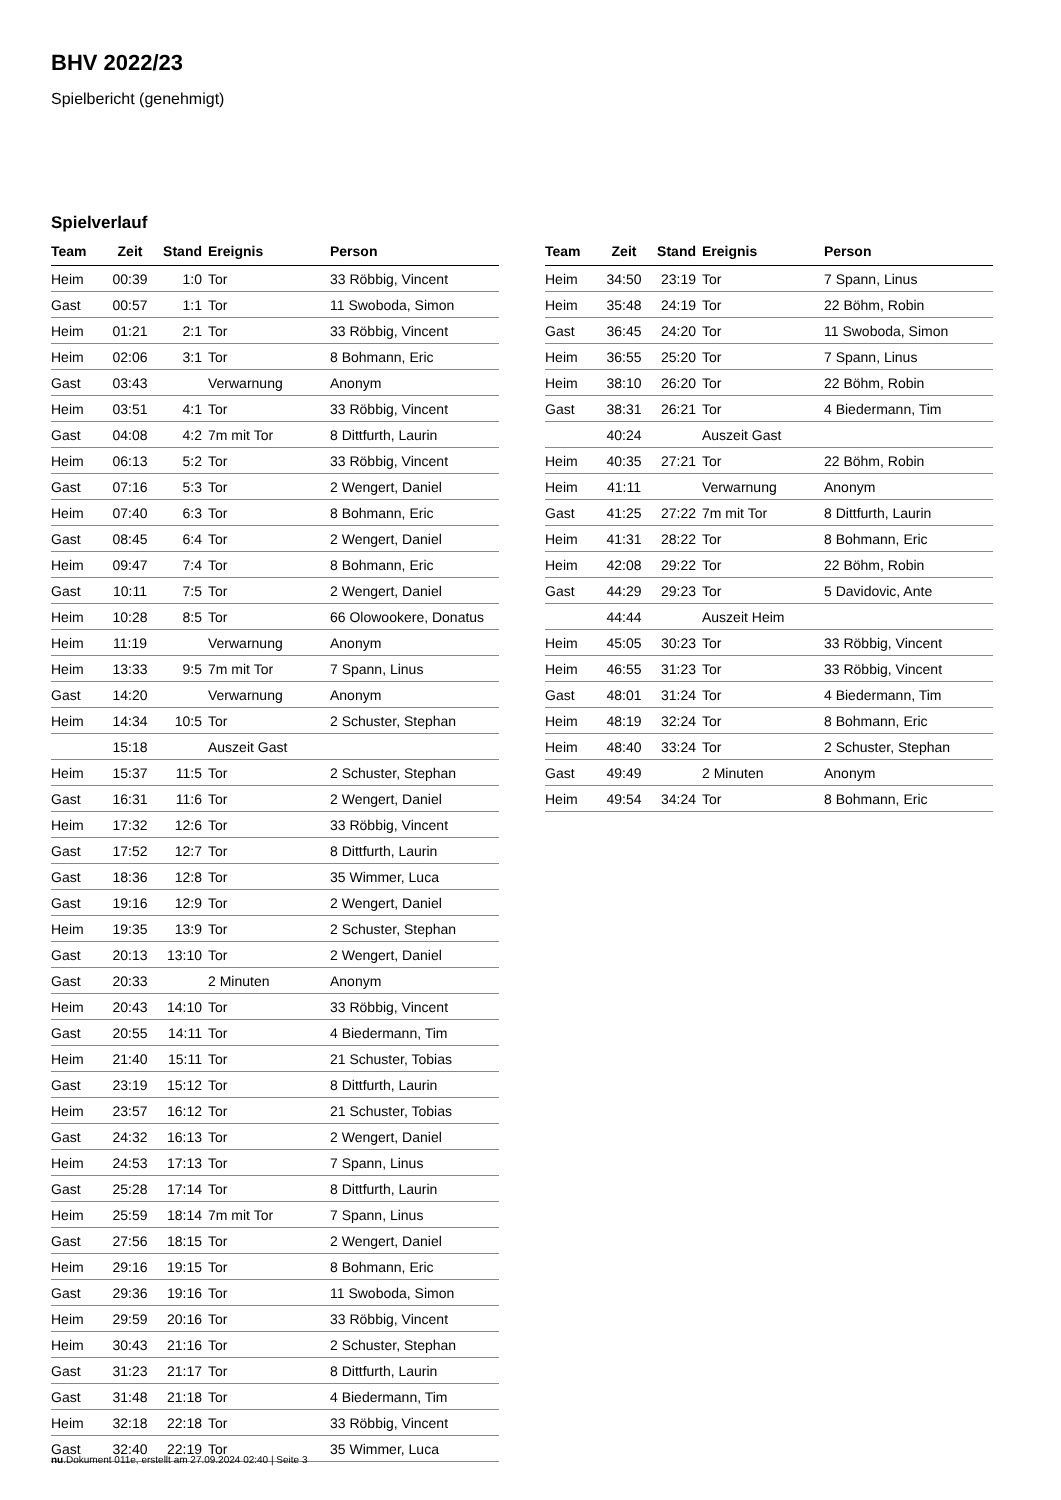BHV 2022/23
Spielbericht (genehmigt)
Spielverlauf
| Team | Zeit | Stand | Ereignis | Person |
| --- | --- | --- | --- | --- |
| Heim | 00:39 | 1:0 | Tor | 33 Röbbig, Vincent |
| Gast | 00:57 | 1:1 | Tor | 11 Swoboda, Simon |
| Heim | 01:21 | 2:1 | Tor | 33 Röbbig, Vincent |
| Heim | 02:06 | 3:1 | Tor | 8 Bohmann, Eric |
| Gast | 03:43 | | Verwarnung | Anonym |
| Heim | 03:51 | 4:1 | Tor | 33 Röbbig, Vincent |
| Gast | 04:08 | 4:2 | 7m mit Tor | 8 Dittfurth, Laurin |
| Heim | 06:13 | 5:2 | Tor | 33 Röbbig, Vincent |
| Gast | 07:16 | 5:3 | Tor | 2 Wengert, Daniel |
| Heim | 07:40 | 6:3 | Tor | 8 Bohmann, Eric |
| Gast | 08:45 | 6:4 | Tor | 2 Wengert, Daniel |
| Heim | 09:47 | 7:4 | Tor | 8 Bohmann, Eric |
| Gast | 10:11 | 7:5 | Tor | 2 Wengert, Daniel |
| Heim | 10:28 | 8:5 | Tor | 66 Olowookere, Donatus |
| Heim | 11:19 | | Verwarnung | Anonym |
| Heim | 13:33 | 9:5 | 7m mit Tor | 7 Spann, Linus |
| Gast | 14:20 | | Verwarnung | Anonym |
| Heim | 14:34 | 10:5 | Tor | 2 Schuster, Stephan |
| | 15:18 | | Auszeit Gast | |
| Heim | 15:37 | 11:5 | Tor | 2 Schuster, Stephan |
| Gast | 16:31 | 11:6 | Tor | 2 Wengert, Daniel |
| Heim | 17:32 | 12:6 | Tor | 33 Röbbig, Vincent |
| Gast | 17:52 | 12:7 | Tor | 8 Dittfurth, Laurin |
| Gast | 18:36 | 12:8 | Tor | 35 Wimmer, Luca |
| Gast | 19:16 | 12:9 | Tor | 2 Wengert, Daniel |
| Heim | 19:35 | 13:9 | Tor | 2 Schuster, Stephan |
| Gast | 20:13 | 13:10 | Tor | 2 Wengert, Daniel |
| Gast | 20:33 | | 2 Minuten | Anonym |
| Heim | 20:43 | 14:10 | Tor | 33 Röbbig, Vincent |
| Gast | 20:55 | 14:11 | Tor | 4 Biedermann, Tim |
| Heim | 21:40 | 15:11 | Tor | 21 Schuster, Tobias |
| Gast | 23:19 | 15:12 | Tor | 8 Dittfurth, Laurin |
| Heim | 23:57 | 16:12 | Tor | 21 Schuster, Tobias |
| Gast | 24:32 | 16:13 | Tor | 2 Wengert, Daniel |
| Heim | 24:53 | 17:13 | Tor | 7 Spann, Linus |
| Gast | 25:28 | 17:14 | Tor | 8 Dittfurth, Laurin |
| Heim | 25:59 | 18:14 | 7m mit Tor | 7 Spann, Linus |
| Gast | 27:56 | 18:15 | Tor | 2 Wengert, Daniel |
| Heim | 29:16 | 19:15 | Tor | 8 Bohmann, Eric |
| Gast | 29:36 | 19:16 | Tor | 11 Swoboda, Simon |
| Heim | 29:59 | 20:16 | Tor | 33 Röbbig, Vincent |
| Heim | 30:43 | 21:16 | Tor | 2 Schuster, Stephan |
| Gast | 31:23 | 21:17 | Tor | 8 Dittfurth, Laurin |
| Gast | 31:48 | 21:18 | Tor | 4 Biedermann, Tim |
| Heim | 32:18 | 22:18 | Tor | 33 Röbbig, Vincent |
| Gast | 32:40 | 22:19 | Tor | 35 Wimmer, Luca |
| Team | Zeit | Stand | Ereignis | Person |
| --- | --- | --- | --- | --- |
| Heim | 34:50 | 23:19 | Tor | 7 Spann, Linus |
| Heim | 35:48 | 24:19 | Tor | 22 Böhm, Robin |
| Gast | 36:45 | 24:20 | Tor | 11 Swoboda, Simon |
| Heim | 36:55 | 25:20 | Tor | 7 Spann, Linus |
| Heim | 38:10 | 26:20 | Tor | 22 Böhm, Robin |
| Gast | 38:31 | 26:21 | Tor | 4 Biedermann, Tim |
| | 40:24 | | Auszeit Gast | |
| Heim | 40:35 | 27:21 | Tor | 22 Böhm, Robin |
| Heim | 41:11 | | Verwarnung | Anonym |
| Gast | 41:25 | 27:22 | 7m mit Tor | 8 Dittfurth, Laurin |
| Heim | 41:31 | 28:22 | Tor | 8 Bohmann, Eric |
| Heim | 42:08 | 29:22 | Tor | 22 Böhm, Robin |
| Gast | 44:29 | 29:23 | Tor | 5 Davidovic, Ante |
| | 44:44 | | Auszeit Heim | |
| Heim | 45:05 | 30:23 | Tor | 33 Röbbig, Vincent |
| Heim | 46:55 | 31:23 | Tor | 33 Röbbig, Vincent |
| Gast | 48:01 | 31:24 | Tor | 4 Biedermann, Tim |
| Heim | 48:19 | 32:24 | Tor | 8 Bohmann, Eric |
| Heim | 48:40 | 33:24 | Tor | 2 Schuster, Stephan |
| Gast | 49:49 | | 2 Minuten | Anonym |
| Heim | 49:54 | 34:24 | Tor | 8 Bohmann, Eric |
nu.Dokument 011e, erstellt am 27.09.2024 02:40 | Seite 3